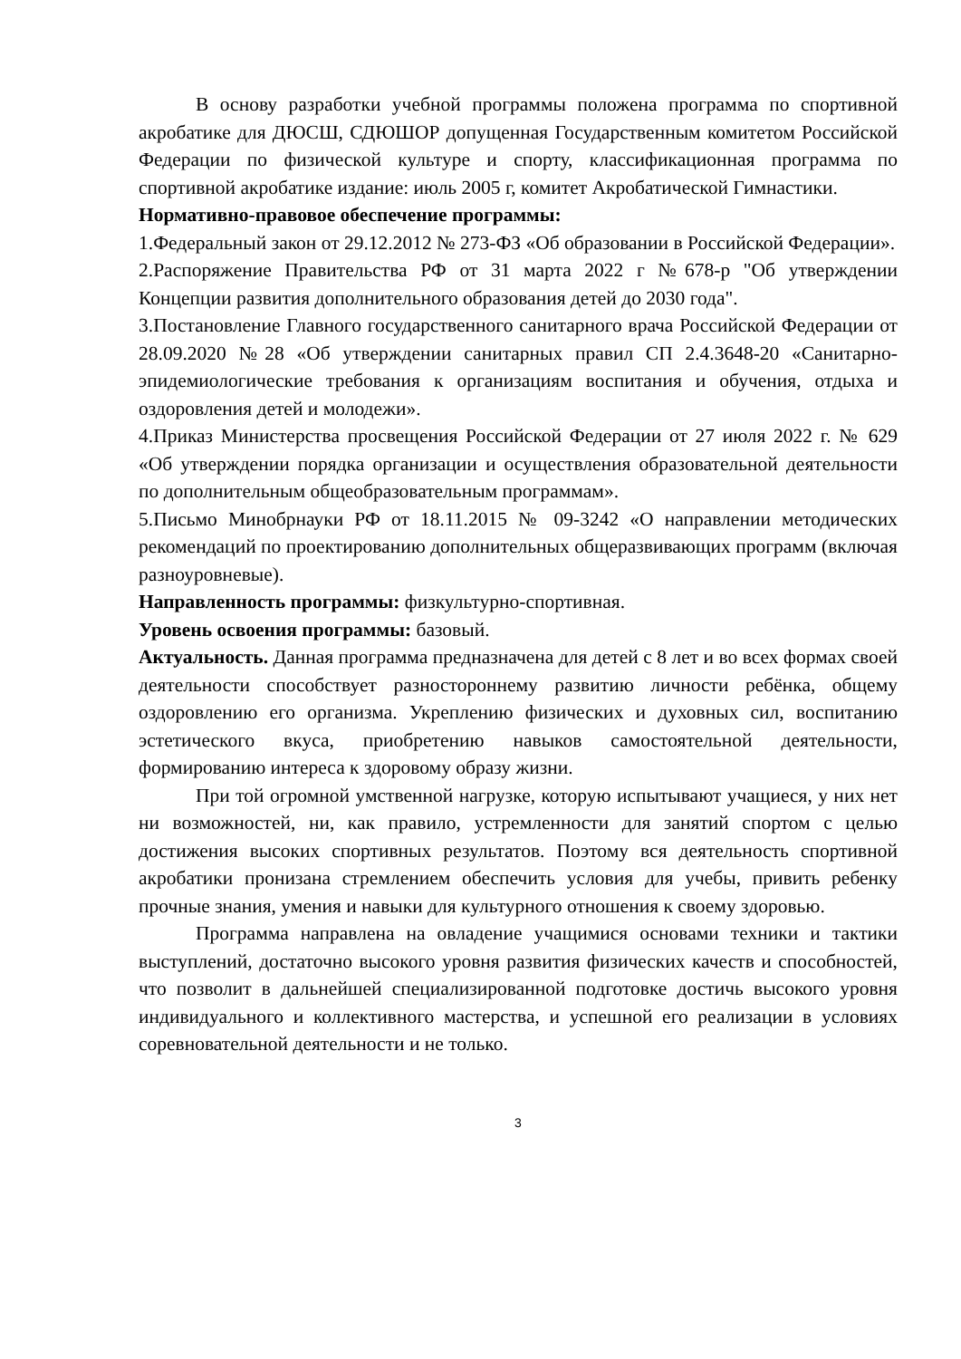В основу разработки учебной программы положена программа по спортивной акробатике для ДЮСШ, СДЮШОР допущенная Государственным комитетом Российской Федерации по физической культуре и спорту, классификационная программа по спортивной акробатике издание: июль 2005 г, комитет Акробатической Гимнастики.
Нормативно-правовое обеспечение программы:
1.Федеральный закон от 29.12.2012 № 273-ФЗ «Об образовании в Российской Федерации».
2.Распоряжение Правительства РФ от 31 марта 2022 г №678-р "Об утверждении Концепции развития дополнительного образования детей до 2030 года".
3.Постановление Главного государственного санитарного врача Российской Федерации от 28.09.2020 №28 «Об утверждении санитарных правил СП 2.4.3648-20 «Санитарно- эпидемиологические требования к организациям воспитания и обучения, отдыха и оздоровления детей и молодежи».
4.Приказ Министерства просвещения Российской Федерации от 27 июля 2022 г. № 629 «Об утверждении порядка организации и осуществления образовательной деятельности по дополнительным общеобразовательным программам».
5.Письмо Минобрнауки РФ от 18.11.2015 № 09-3242 «О направлении методических рекомендаций по проектированию дополнительных общеразвивающих программ (включая разноуровневые).
Направленность программы: физкультурно-спортивная.
Уровень освоения программы: базовый.
Актуальность. Данная программа предназначена для детей с 8 лет и во всех формах своей деятельности способствует разностороннему развитию личности ребёнка, общему оздоровлению его организма. Укреплению физических и духовных сил, воспитанию эстетического вкуса, приобретению навыков самостоятельной деятельности, формированию интереса к здоровому образу жизни.
При той огромной умственной нагрузке, которую испытывают учащиеся, у них нет ни возможностей, ни, как правило, устремленности для занятий спортом с целью достижения высоких спортивных результатов. Поэтому вся деятельность спортивной акробатики пронизана стремлением обеспечить условия для учебы, привить ребенку прочные знания, умения и навыки для культурного отношения к своему здоровью.
Программа направлена на овладение учащимися основами техники и тактики выступлений, достаточно высокого уровня развития физических качеств и способностей, что позволит в дальнейшей специализированной подготовке достичь высокого уровня индивидуального и коллективного мастерства, и успешной его реализации в условиях соревновательной деятельности и не только.
3